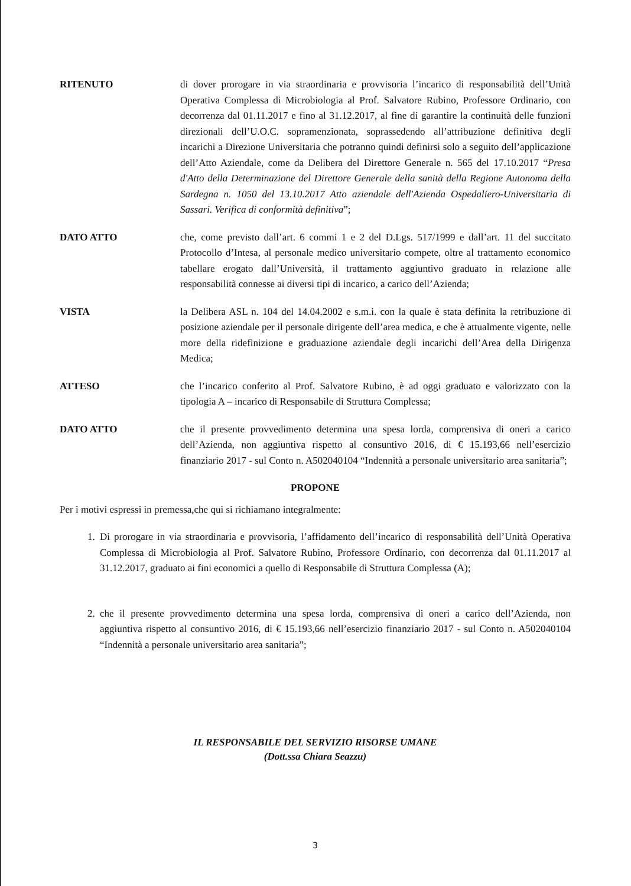RITENUTO di dover prorogare in via straordinaria e provvisoria l’incarico di responsabilità dell’Unità Operativa Complessa di Microbiologia al Prof. Salvatore Rubino, Professore Ordinario, con decorrenza dal 01.11.2017 e fino al 31.12.2017, al fine di garantire la continuità delle funzioni direzionali dell’U.O.C. sopramenzionata, soprassedendo all’attribuzione definitiva degli incarichi a Direzione Universitaria che potranno quindi definirsi solo a seguito dell’applicazione dell’Atto Aziendale, come da Delibera del Direttore Generale n. 565 del 17.10.2017 “Presa d'Atto della Determinazione del Direttore Generale della sanità della Regione Autonoma della Sardegna n. 1050 del 13.10.2017 Atto aziendale dell'Azienda Ospedaliero-Universitaria di Sassari. Verifica di conformità definitiva”;
DATO ATTO che, come previsto dall’art. 6 commi 1 e 2 del D.Lgs. 517/1999 e dall’art. 11 del succitato Protocollo d’Intesa, al personale medico universitario compete, oltre al trattamento economico tabellare erogato dall’Università, il trattamento aggiuntivo graduato in relazione alle responsabilità connesse ai diversi tipi di incarico, a carico dell’Azienda;
VISTA la Delibera ASL n. 104 del 14.04.2002 e s.m.i. con la quale è stata definita la retribuzione di posizione aziendale per il personale dirigente dell’area medica, e che è attualmente vigente, nelle more della ridefinizione e graduazione aziendale degli incarichi dell’Area della Dirigenza Medica;
ATTESO che l’incarico conferito al Prof. Salvatore Rubino, è ad oggi graduato e valorizzato con la tipologia A – incarico di Responsabile di Struttura Complessa;
DATO ATTO che il presente provvedimento determina una spesa lorda, comprensiva di oneri a carico dell’Azienda, non aggiuntiva rispetto al consuntivo 2016, di € 15.193,66 nell’esercizio finanziario 2017 - sul Conto n. A502040104 “Indennità a personale universitario area sanitaria”;
PROPONE
Per i motivi espressi in premessa,che qui si richiamano integralmente:
1. Di prorogare in via straordinaria e provvisoria, l’affidamento dell’incarico di responsabilità dell’Unità Operativa Complessa di Microbiologia al Prof. Salvatore Rubino, Professore Ordinario, con decorrenza dal 01.11.2017 al 31.12.2017, graduato ai fini economici a quello di Responsabile di Struttura Complessa (A);
2. che il presente provvedimento determina una spesa lorda, comprensiva di oneri a carico dell’Azienda, non aggiuntiva rispetto al consuntivo 2016, di € 15.193,66 nell’esercizio finanziario 2017 - sul Conto n. A502040104 “Indennità a personale universitario area sanitaria”;
IL RESPONSABILE DEL SERVIZIO RISORSE UMANE
(Dott.ssa Chiara Seazzu)
3